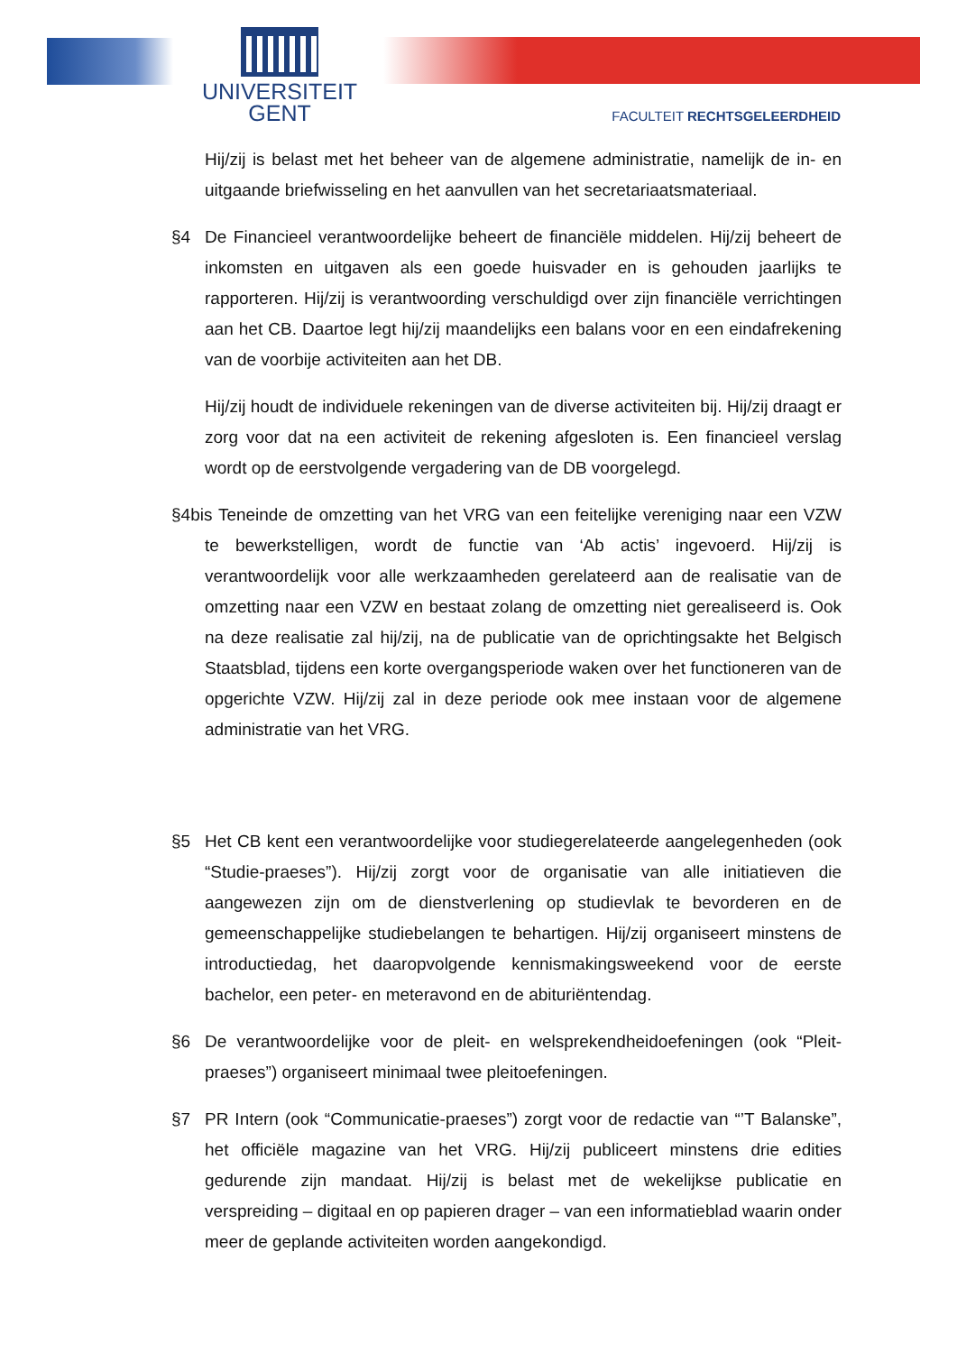UNIVERSITEIT
GENT
FACULTEIT RECHTSGELEERDHEID
Hij/zij is belast met het beheer van de algemene administratie, namelijk de in- en uitgaande briefwisseling en het aanvullen van het secretariaatsmateriaal.
§4 De Financieel verantwoordelijke beheert de financiële middelen. Hij/zij beheert de inkomsten en uitgaven als een goede huisvader en is gehouden jaarlijks te rapporteren. Hij/zij is verantwoording verschuldigd over zijn financiële verrichtingen aan het CB. Daartoe legt hij/zij maandelijks een balans voor en een eindafrekening van de voorbije activiteiten aan het DB.
Hij/zij houdt de individuele rekeningen van de diverse activiteiten bij. Hij/zij draagt er zorg voor dat na een activiteit de rekening afgesloten is. Een financieel verslag wordt op de eerstvolgende vergadering van de DB voorgelegd.
§4bis Teneinde de omzetting van het VRG van een feitelijke vereniging naar een VZW te bewerkstelligen, wordt de functie van ‘Ab actis’ ingevoerd. Hij/zij is verantwoordelijk voor alle werkzaamheden gerelateerd aan de realisatie van de omzetting naar een VZW en bestaat zolang de omzetting niet gerealiseerd is. Ook na deze realisatie zal hij/zij, na de publicatie van de oprichtingsakte het Belgisch Staatsblad, tijdens een korte overgangsperiode waken over het functioneren van de opgerichte VZW. Hij/zij zal in deze periode ook mee instaan voor de algemene administratie van het VRG.
§5 Het CB kent een verantwoordelijke voor studiegerelateerde aangelegenheden (ook “Studie-praeses”). Hij/zij zorgt voor de organisatie van alle initiatieven die aangewezen zijn om de dienstverlening op studievlak te bevorderen en de gemeenschappelijke studiebelangen te behartigen. Hij/zij organiseert minstens de introductiedag, het daaropvolgende kennismakingsweekend voor de eerste bachelor, een peter- en meteravond en de abituriëntendag.
§6 De verantwoordelijke voor de pleit- en welsprekendheidoefeningen (ook “Pleit-praeses”) organiseert minimaal twee pleitoefeningen.
§7 PR Intern (ook “Communicatie-praeses”) zorgt voor de redactie van “’T Balanske”, het officiële magazine van het VRG. Hij/zij publiceert minstens drie edities gedurende zijn mandaat. Hij/zij is belast met de wekelijkse publicatie en verspreiding – digitaal en op papieren drager – van een informatieblad waarin onder meer de geplande activiteiten worden aangekondigd.